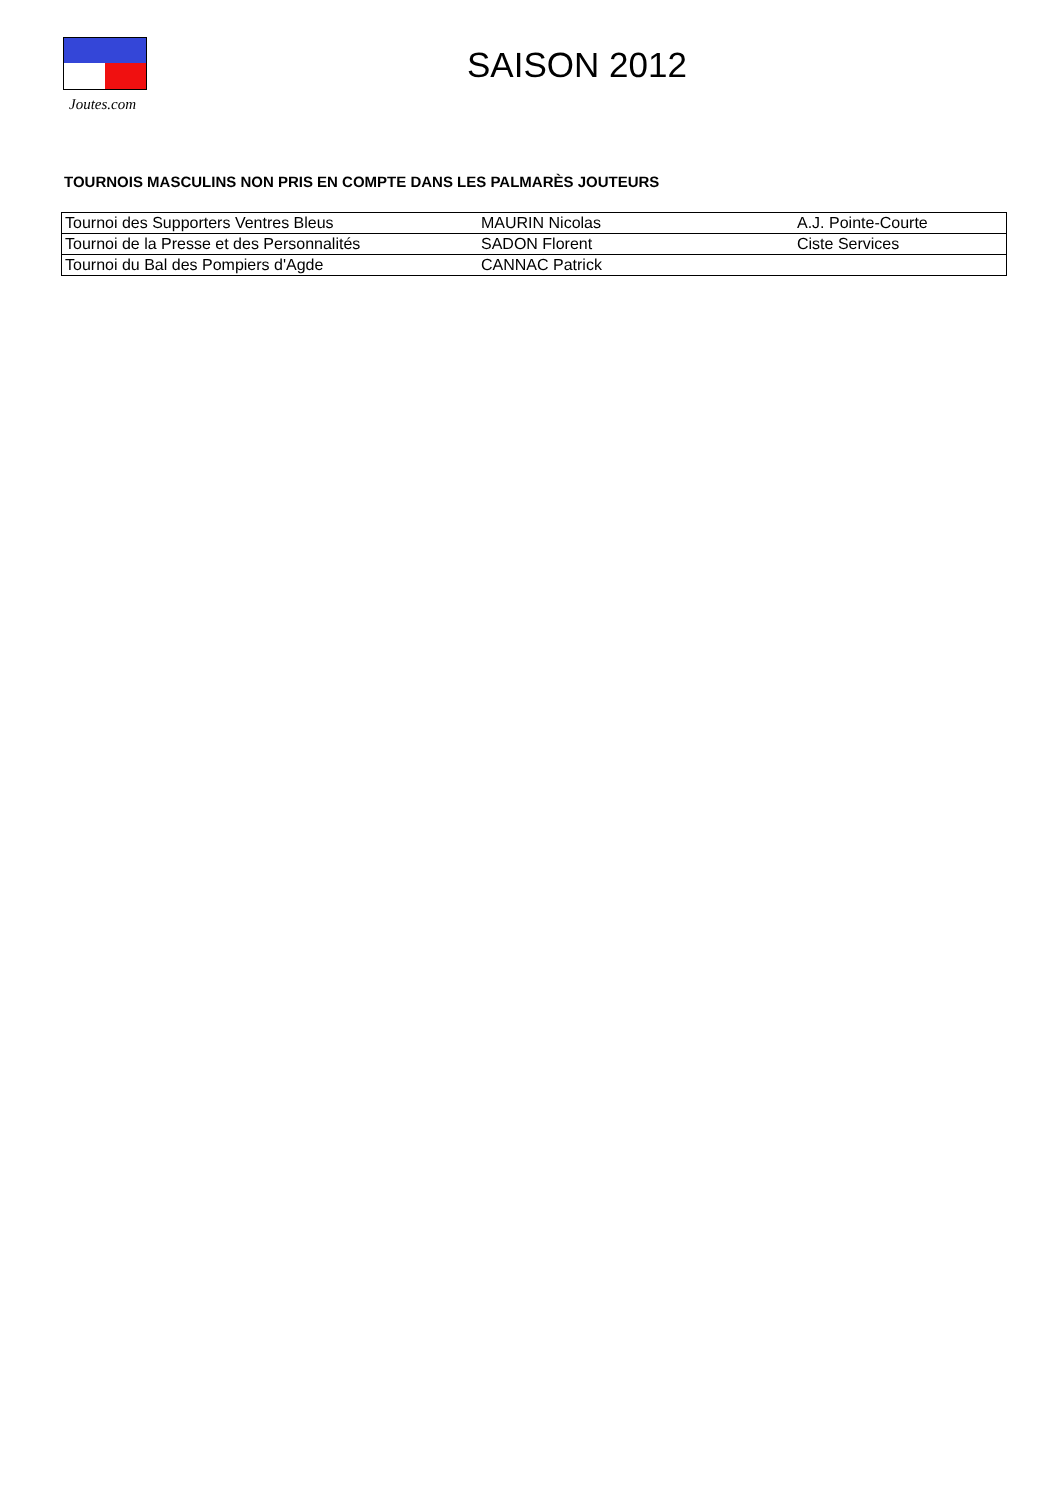Joutes.com
SAISON 2012
TOURNOIS MASCULINS NON PRIS EN COMPTE DANS LES PALMARÈS JOUTEURS
| Tournoi des Supporters Ventres Bleus | MAURIN Nicolas | A.J. Pointe-Courte |
| Tournoi de la Presse et des Personnalités | SADON Florent | Ciste Services |
| Tournoi du Bal des Pompiers d'Agde | CANNAC Patrick | |